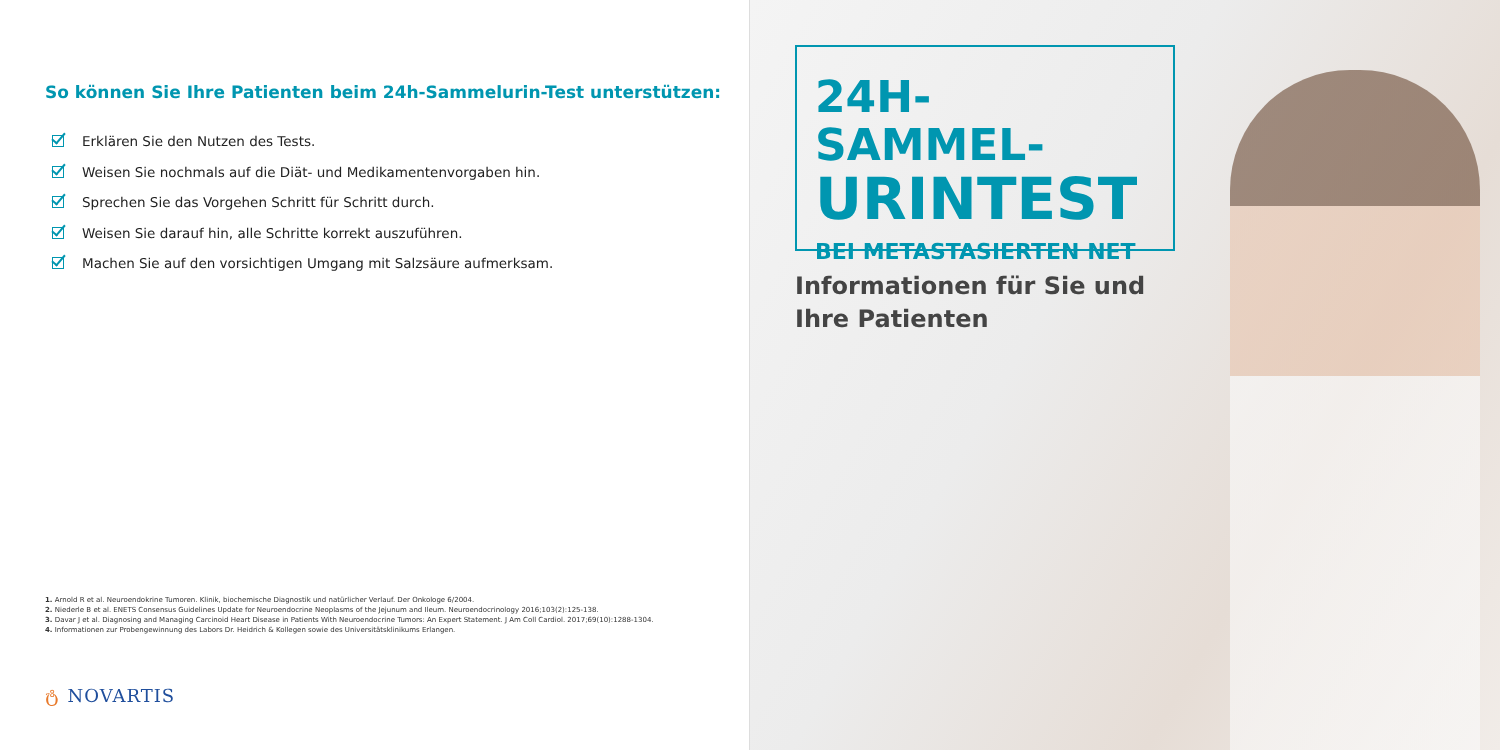So können Sie Ihre Patienten beim 24h-Sammelurin-Test unterstützen:
Erklären Sie den Nutzen des Tests.
Weisen Sie nochmals auf die Diät- und Medikamentenvorgaben hin.
Sprechen Sie das Vorgehen Schritt für Schritt durch.
Weisen Sie darauf hin, alle Schritte korrekt auszuführen.
Machen Sie auf den vorsichtigen Umgang mit Salzsäure aufmerksam.
1. Arnold R et al. Neuroendokrine Tumoren. Klinik, biochemische Diagnostik und natürlicher Verlauf. Der Onkologe 6/2004.
2. Niederle B et al. ENETS Consensus Guidelines Update for Neuroendocrine Neoplasms of the Jejunum and Ileum. Neuroendocrinology 2016;103(2):125-138.
3. Davar J et al. Diagnosing and Managing Carcinoid Heart Disease in Patients With Neuroendocrine Tumors: An Expert Statement. J Am Coll Cardiol. 2017;69(10):1288-1304.
4. Informationen zur Probengewinnung des Labors Dr. Heidrich & Kollegen sowie des Universitätsklinikums Erlangen.
ტ NOVARTIS
24H-SAMMEL-
URINTEST
BEI METASTASIERTEN NET
Informationen für Sie und
Ihre Patienten